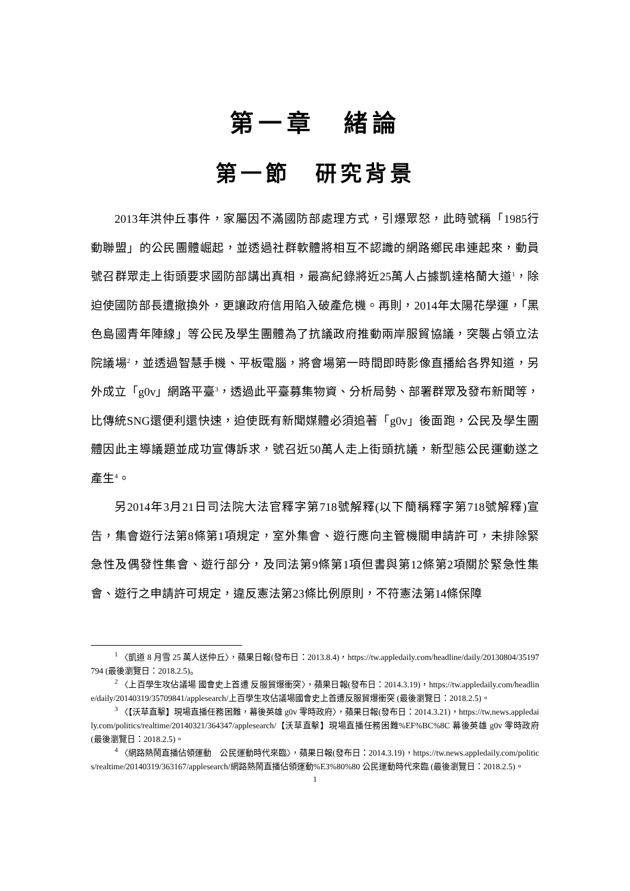第一章　緒論
第一節　研究背景
2013年洪仲丘事件，家屬因不滿國防部處理方式，引爆眾怒，此時號稱「1985行動聯盟」的公民團體崛起，並透過社群軟體將相互不認識的網路鄉民串連起來，動員號召群眾走上街頭要求國防部講出真相，最高紀錄將近25萬人占據凱達格蘭大道<sup>1</sup>，除迫使國防部長遭撤換外，更讓政府信用陷入破產危機。再則，2014年太陽花學運，「黑色島國青年陣線」等公民及學生團體為了抗議政府推動兩岸服貿協議，突襲占領立法院議場<sup>2</sup>，並透過智慧手機、平板電腦，將會場第一時間即時影像直播給各界知道，另外成立「g0v」網路平臺<sup>3</sup>，透過此平臺募集物資、分析局勢、部署群眾及發布新聞等，比傳統SNG還便利還快速，迫使既有新聞媒體必須追著「g0v」後面跑，公民及學生團體因此主導議題並成功宣傳訴求，號召近50萬人走上街頭抗議，新型態公民運動遂之產生<sup>4</sup>。
另2014年3月21日司法院大法官釋字第718號解釋(以下簡稱釋字第718號解釋)宣告，集會遊行法第8條第1項規定，室外集會、遊行應向主管機關申請許可，未排除緊急性及偶發性集會、遊行部分，及同法第9條第1項但書與第12條第2項關於緊急性集會、遊行之申請許可規定，違反憲法第23條比例原則，不符憲法第14條保障
<sup>1</sup> 〈凱道 8 月雪 25 萬人送仲丘〉，蘋果日報(發布日：2013.8.4)，https://tw.appledaily.com/headline/daily/20130804/35197794 (最後瀏覽日：2018.2.5)。
<sup>2</sup> 〈上百學生攻佔議場 國會史上首遭 反服貿爆衝突〉，蘋果日報(發布日：2014.3.19)，https://tw.appledaily.com/headline/daily/20140319/35709841/applesearch/上百學生攻佔議場國會史上首遭反服貿爆衝突 (最後瀏覽日：2018.2.5)。
<sup>3</sup> 〈【沃草直擊】現場直播任務困難，幕後英雄 g0v 零時政府〉，蘋果日報(發布日：2014.3.21)，https://tw.news.appledaily.com/politics/realtime/20140321/364347/applesearch/【沃草直擊】現場直播任務困難%EF%BC%8C 幕後英雄 g0v 零時政府 (最後瀏覽日：2018.2.5)。
<sup>4</sup> 〈網路熱鬧直播佔領運動　公民運動時代來臨〉，蘋果日報(發布日：2014.3.19)，https://tw.news.appledaily.com/politics/realtime/20140319/363167/applesearch/網路熱鬧直播佔領運動%E3%80%80 公民運動時代來臨 (最後瀏覽日：2018.2.5)。
1